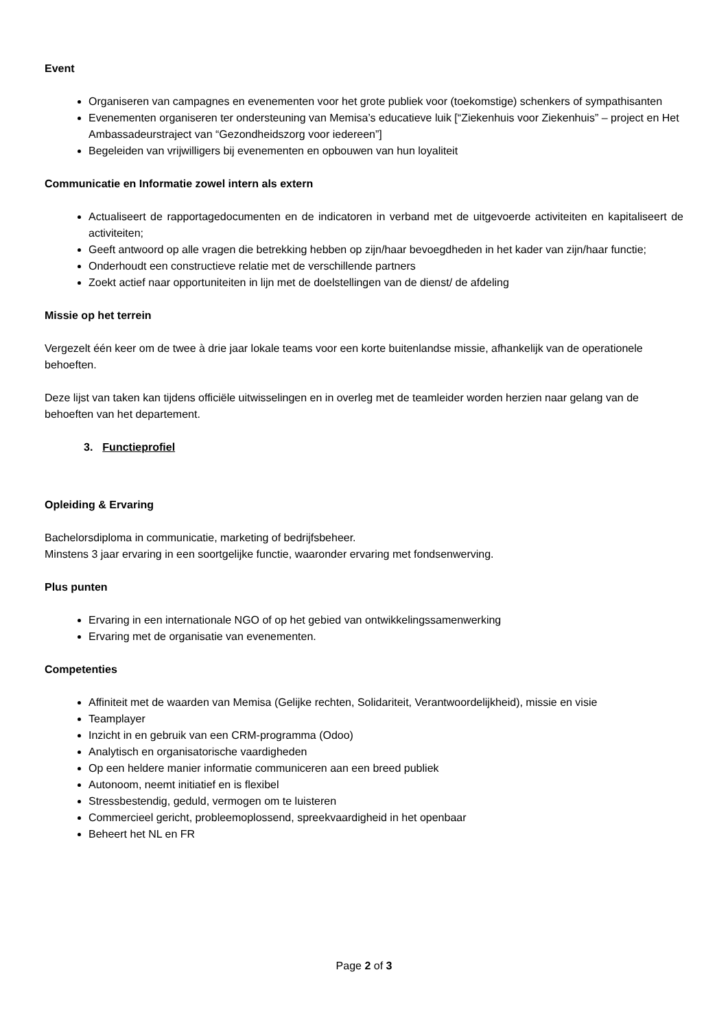Event
Organiseren van campagnes en evenementen voor het grote publiek voor (toekomstige) schenkers of sympathisanten
Evenementen organiseren ter ondersteuning van Memisa’s educatieve luik [“Ziekenhuis voor Ziekenhuis” – project en Het Ambassadeurstraject van “Gezondheidszorg voor iedereen”]
Begeleiden van vrijwilligers bij evenementen en opbouwen van hun loyaliteit
Communicatie en Informatie zowel intern als extern
Actualiseert de rapportagedocumenten en de indicatoren in verband met de uitgevoerde activiteiten en kapitaliseert de activiteiten;
Geeft antwoord op alle vragen die betrekking hebben op zijn/haar bevoegdheden in het kader van zijn/haar functie;
Onderhoudt een constructieve relatie met de verschillende partners
Zoekt actief naar opportuniteiten in lijn met de doelstellingen van de dienst/ de afdeling
Missie op het terrein
Vergezelt één keer om de twee à drie jaar lokale teams voor een korte buitenlandse missie, afhankelijk van de operationele behoeften.
Deze lijst van taken kan tijdens officiële uitwisselingen en in overleg met de teamleider worden herzien naar gelang van de behoeften van het departement.
3. Functieprofiel
Opleiding & Ervaring
Bachelorsdiploma in communicatie, marketing of bedrijfsbeheer.
Minstens 3 jaar ervaring in een soortgelijke functie, waaronder ervaring met fondsenwerving.
Plus punten
Ervaring in een internationale NGO of op het gebied van ontwikkelingssamenwerking
Ervaring met de organisatie van evenementen.
Competenties
Affiniteit met de waarden van Memisa (Gelijke rechten, Solidariteit, Verantwoordelijkheid), missie en visie
Teamplayer
Inzicht in en gebruik van een CRM-programma (Odoo)
Analytisch en organisatorische vaardigheden
Op een heldere manier informatie communiceren aan een breed publiek
Autonoom, neemt initiatief en is flexibel
Stressbestendig, geduld, vermogen om te luisteren
Commercieel gericht, probleemoplossend, spreekvaardigheid in het openbaar
Beheert het NL en FR
Page 2 of 3